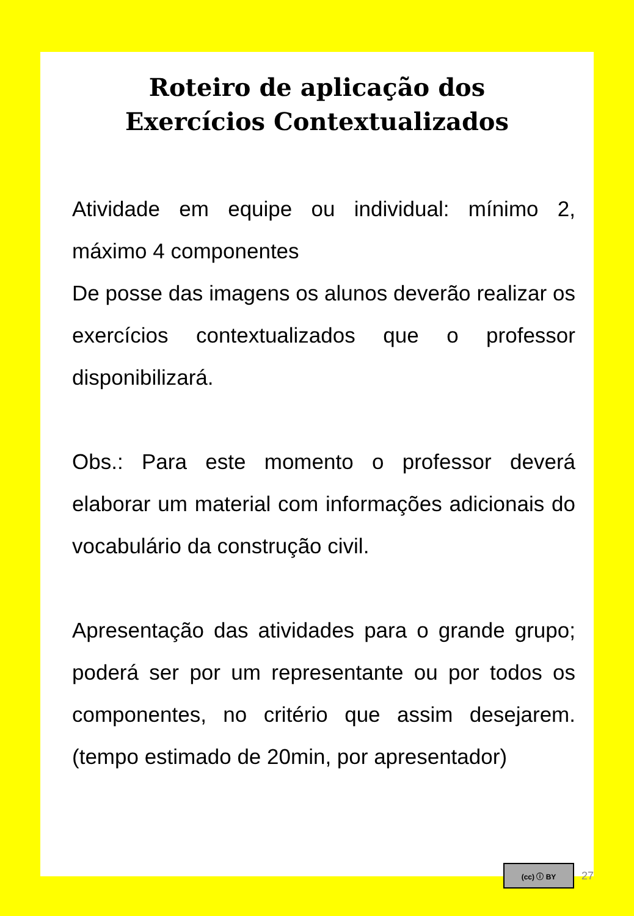Roteiro de aplicação dos
Exercícios Contextualizados
Atividade em equipe ou individual: mínimo 2, máximo 4 componentes
De posse das imagens os alunos deverão realizar os exercícios contextualizados que o professor disponibilizará.
Obs.: Para este momento o professor deverá elaborar um material com informações adicionais do vocabulário da construção civil.
Apresentação das atividades para o grande grupo; poderá ser por um representante ou por todos os componentes, no critério que assim desejarem. (tempo estimado de 20min, por apresentador)
(cc) ⓘ BY
27